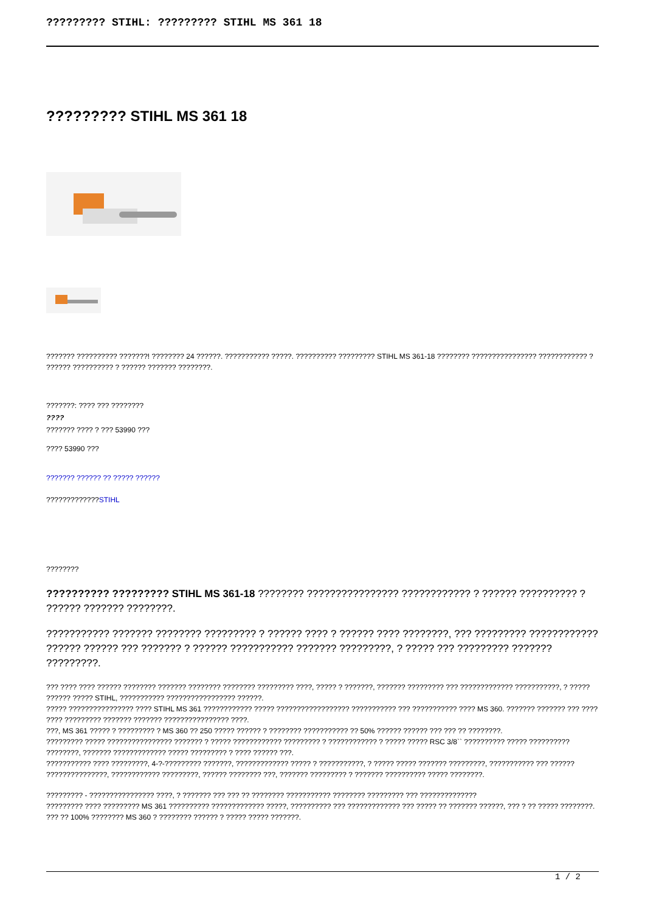????????? STIHL: ????????? STIHL MS 361 18
????????? STIHL MS 361 18
??????? ?????????? ???????! ???????? 24 ??????. ??????????? ?????. ?????????? ????????? STIHL MS 361-18 ???????? ???????????????? ???????????? ? ?????? ?????????? ? ?????? ??????? ????????.
???????: ???? ??? ????????
????
??????? ???? ? ??? 53990 ???
???? 53990 ???
??????? ?????? ?? ????? ??????
?????????????STIHL
????????
?????????? ????????? STIHL MS 361-18 ???????? ???????????????? ???????????? ? ?????? ?????????? ? ?????? ??????? ????????.
??????????? ??????? ???????? ????????? ? ?????? ???? ? ?????? ???? ????????, ??? ????????? ???????????? ?????? ?????? ??? ??????? ? ?????? ??????????? ??????? ?????????, ? ????? ??? ????????? ??????? ?????????.
??? ???? ???? ?????? ???????? ??????? ???????? ???????? ????????? ????, ????? ? ???????, ??????? ????????? ??? ????????????? ???????????, ? ????? ?????? ????? STIHL, ??????????? ????????????????? ??????.
????? ???????????????? ???? STIHL MS 361 ???????????? ????? ?????????????????? ??????????? ??? ??????????? ???? MS 360. ??????? ??????? ??? ???? ???? ????????? ??????? ??????? ???????????????? ????.
???, MS 361 ????? ? ????????? ? MS 360 ?? 250 ????? ?????? ? ???????? ??????????? ?? 50% ?????? ?????? ??? ??? ?? ????????.
????????? ????? ???????????????? ??????? ? ????? ???????????? ????????? ? ???????????? ? ????? ????? RSC 3/8`` ?????????? ????? ?????????? ????????, ??????? ????????????? ????? ????????? ? ???? ?????? ???.
??????????? ???? ?????????, 4-?-????????? ???????, ????????????? ????? ? ???????????, ? ????? ????? ??????? ?????????, ??????????? ??? ?????? ???????????????, ???????????? ?????????, ?????? ???????? ???, ??????? ????????? ? ??????? ?????????? ????? ????????.
????????? - ???????????????? ????, ? ??????? ??? ??? ?? ???????? ??????????? ???????? ????????? ??? ??????????????
????????? ???? ????????? MS 361 ?????????? ????????????? ?????, ?????????? ??? ????????????? ??? ????? ?? ??????? ??????, ??? ? ?? ????? ????????.
??? ?? 100% ???????? MS 360 ? ???????? ?????? ? ????? ????? ???????.
1 / 2